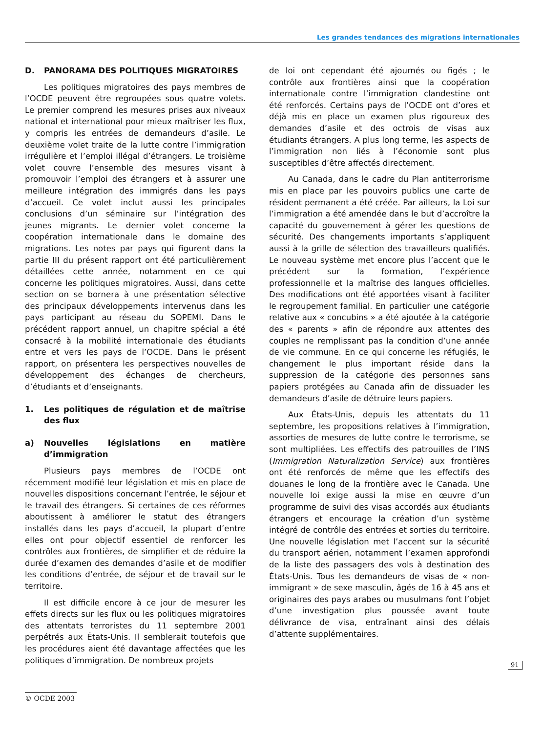Les grandes tendances des migrations internationales
D. PANORAMA DES POLITIQUES MIGRATOIRES
Les politiques migratoires des pays membres de l’OCDE peuvent être regroupées sous quatre volets. Le premier comprend les mesures prises aux niveaux national et international pour mieux maîtriser les flux, y compris les entrées de demandeurs d’asile. Le deuxième volet traite de la lutte contre l’immigration irrégulière et l’emploi illégal d’étrangers. Le troisième volet couvre l’ensemble des mesures visant à promouvoir l’emploi des étrangers et à assurer une meilleure intégration des immigrés dans les pays d’accueil. Ce volet inclut aussi les principales conclusions d’un séminaire sur l’intégration des jeunes migrants. Le dernier volet concerne la coopération internationale dans le domaine des migrations. Les notes par pays qui figurent dans la partie III du présent rapport ont été particulièrement détaillées cette année, notamment en ce qui concerne les politiques migratoires. Aussi, dans cette section on se bornera à une présentation sélective des principaux développements intervenus dans les pays participant au réseau du SOPEMI. Dans le précédent rapport annuel, un chapitre spécial a été consacré à la mobilité internationale des étudiants entre et vers les pays de l’OCDE. Dans le présent rapport, on présentera les perspectives nouvelles de développement des échanges de chercheurs, d’étudiants et d’enseignants.
1. Les politiques de régulation et de maîtrise des flux
a) Nouvelles législations en matière d’immigration
Plusieurs pays membres de l’OCDE ont récemment modifié leur législation et mis en place de nouvelles dispositions concernant l’entrée, le séjour et le travail des étrangers. Si certaines de ces réformes aboutissent à améliorer le statut des étrangers installés dans les pays d’accueil, la plupart d’entre elles ont pour objectif essentiel de renforcer les contrôles aux frontières, de simplifier et de réduire la durée d’examen des demandes d’asile et de modifier les conditions d’entrée, de séjour et de travail sur le territoire.
Il est difficile encore à ce jour de mesurer les effets directs sur les flux ou les politiques migratoires des attentats terroristes du 11 septembre 2001 perpétrés aux États-Unis. Il semblerait toutefois que les procédures aient été davantage affectées que les politiques d’immigration. De nombreux projets
de loi ont cependant été ajournés ou figés ; le contrôle aux frontières ainsi que la coopération internationale contre l’immigration clandestine ont été renforcés. Certains pays de l’OCDE ont d’ores et déjà mis en place un examen plus rigoureux des demandes d’asile et des octrois de visas aux étudiants étrangers. A plus long terme, les aspects de l’immigration non liés à l’économie sont plus susceptibles d’être affectés directement.
Au Canada, dans le cadre du Plan antiterrorisme mis en place par les pouvoirs publics une carte de résident permanent a été créée. Par ailleurs, la Loi sur l’immigration a été amendée dans le but d’accroître la capacité du gouvernement à gérer les questions de sécurité. Des changements importants s’appliquent aussi à la grille de sélection des travailleurs qualifiés. Le nouveau système met encore plus l’accent que le précédent sur la formation, l’expérience professionnelle et la maîtrise des langues officielles. Des modifications ont été apportées visant à faciliter le regroupement familial. En particulier une catégorie relative aux « concubins » a été ajoutée à la catégorie des « parents » afin de répondre aux attentes des couples ne remplissant pas la condition d’une année de vie commune. En ce qui concerne les réfugiés, le changement le plus important réside dans la suppression de la catégorie des personnes sans papiers protégées au Canada afin de dissuader les demandeurs d’asile de détruire leurs papiers.
Aux États-Unis, depuis les attentats du 11 septembre, les propositions relatives à l’immigration, assorties de mesures de lutte contre le terrorisme, se sont multipliées. Les effectifs des patrouilles de l’INS (Immigration Naturalization Service) aux frontières ont été renforcés de même que les effectifs des douanes le long de la frontière avec le Canada. Une nouvelle loi exige aussi la mise en œuvre d’un programme de suivi des visas accordés aux étudiants étrangers et encourage la création d’un système intégré de contrôle des entrées et sorties du territoire. Une nouvelle législation met l’accent sur la sécurité du transport aérien, notamment l’examen approfondi de la liste des passagers des vols à destination des États-Unis. Tous les demandeurs de visas de « non-immigrant » de sexe masculin, âgés de 16 à 45 ans et originaires des pays arabes ou musulmans font l’objet d’une investigation plus poussée avant toute délivrance de visa, entraînant ainsi des délais d’attente supplémentaires.
91
© OCDE 2003